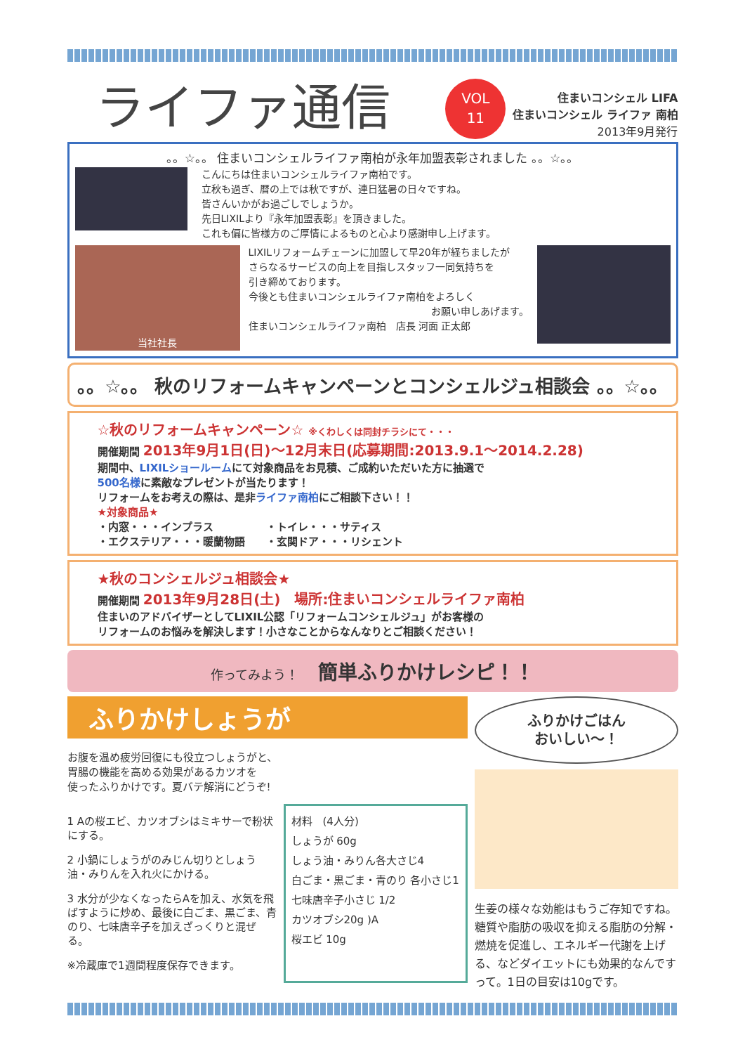ライファ通信
VOL
11
住まいコンシェル LIFA
住まいコンシェル ライファ 南柏
2013年9月発行
。。☆。。 住まいコンシェルライファ南柏が永年加盟表彰されました 。。☆。。
こんにちは住まいコンシェルライファ南柏です。
立秋も過ぎ、暦の上では秋ですが、連日猛暑の日々ですね。
皆さんいかがお過ごしでしょうか。
先日LIXILより『永年加盟表彰』を頂きました。
これも偏に皆様方のご厚情によるものと心より感謝申し上げます。
当社社長
LIXILリフォームチェーンに加盟して早20年が経ちましたが
さらなるサービスの向上を目指しスタッフ一同気持ちを
引き締めております。
今後とも住まいコンシェルライファ南柏をよろしく
お願い申しあげます。
住まいコンシェルライファ南柏　店長 河面 正太郎
。。☆。。 秋のリフォームキャンペーンとコンシェルジュ相談会 。。☆。。
☆秋のリフォームキャンペーン☆ ※くわしくは同封チラシにて・・・
開催期間 2013年9月1日(日)～12月末日(応募期間:2013.9.1～2014.2.28)
期間中、LIXILショールームにて対象商品をお見積、ご成約いただいた方に抽選で
500名様に素敵なプレゼントが当たります！
リフォームをお考えの際は、是非ライファ南柏にご相談下さい！！
★対象商品★
・内窓・・・インプラス　　　　　・トイレ・・・サティス
・エクステリア・・・暖蘭物語　　・玄関ドア・・・リシェント
★秋のコンシェルジュ相談会★
開催期間 2013年9月28日(土)　場所:住まいコンシェルライファ南柏
住まいのアドバイザーとしてLIXIL公認「リフォームコンシェルジュ」がお客様の
リフォームのお悩みを解決します！小さなことからなんなりとご相談ください！
作ってみよう！　簡単ふりかけレシピ！！
ふりかけしょうが
お腹を温め疲労回復にも役立つしょうがと、
胃腸の機能を高める効果があるカツオを
使ったふりかけです。夏バテ解消にどうぞ!
1 Aの桜エビ、カツオブシはミキサーで粉状にする。
2 小鍋にしょうがのみじん切りとしょう油・みりんを入れ火にかける。
3 水分が少なくなったらAを加え、水気を飛ばすように炒め、最後に白ごま、黒ごま、青のり、七味唐辛子を加えざっくりと混ぜる。
※冷蔵庫で1週間程度保存できます。
材料　(4人分)
しょうが 60g
しょう油・みりん各大さじ4
白ごま・黒ごま・青のり 各小さじ1
七味唐辛子小さじ 1/2
カツオブシ20g )A
桜エビ 10g
ふりかけごはん
おいしい～！
生姜の様々な効能はもうご存知ですね。糖質や脂肪の吸収を抑える脂肪の分解・燃焼を促進し、エネルギー代謝を上げる、などダイエットにも効果的なんですって。1日の目安は10gです。